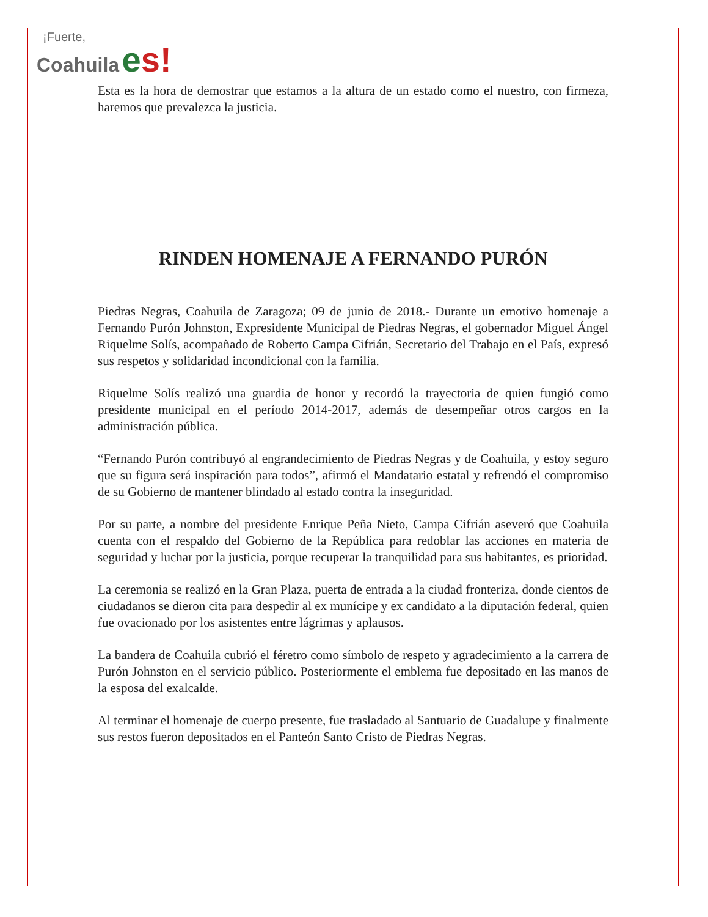¡Fuerte,
Coahuila es!
Esta es la hora de demostrar que estamos a la altura de un estado como el nuestro, con firmeza, haremos que prevalezca la justicia.
RINDEN HOMENAJE A FERNANDO PURÓN
Piedras Negras, Coahuila de Zaragoza; 09 de junio de 2018.- Durante un emotivo homenaje a Fernando Purón Johnston, Expresidente Municipal de Piedras Negras, el gobernador Miguel Ángel Riquelme Solís, acompañado de Roberto Campa Cifrián, Secretario del Trabajo en el País, expresó sus respetos y solidaridad incondicional con la familia.
Riquelme Solís realizó una guardia de honor y recordó la trayectoria de quien fungió como presidente municipal en el período 2014-2017, además de desempeñar otros cargos en la administración pública.
“Fernando Purón contribuyó al engrandecimiento de Piedras Negras y de Coahuila, y estoy seguro que su figura será inspiración para todos”, afirmó el Mandatario estatal y refrendó el compromiso de su Gobierno de mantener blindado al estado contra la inseguridad.
Por su parte, a nombre del presidente Enrique Peña Nieto, Campa Cifrián aseveró que Coahuila cuenta con el respaldo del Gobierno de la República para redoblar las acciones en materia de seguridad y luchar por la justicia, porque recuperar la tranquilidad para sus habitantes, es prioridad.
La ceremonia se realizó en la Gran Plaza, puerta de entrada a la ciudad fronteriza, donde cientos de ciudadanos se dieron cita para despedir al ex munícipe y ex candidato a la diputación federal, quien fue ovacionado por los asistentes entre lágrimas y aplausos.
La bandera de Coahuila cubrió el féretro como símbolo de respeto y agradecimiento a la carrera de Purón Johnston en el servicio público. Posteriormente el emblema fue depositado en las manos de la esposa del exalcalde.
Al terminar el homenaje de cuerpo presente, fue trasladado al Santuario de Guadalupe y finalmente sus restos fueron depositados en el Panteón Santo Cristo de Piedras Negras.